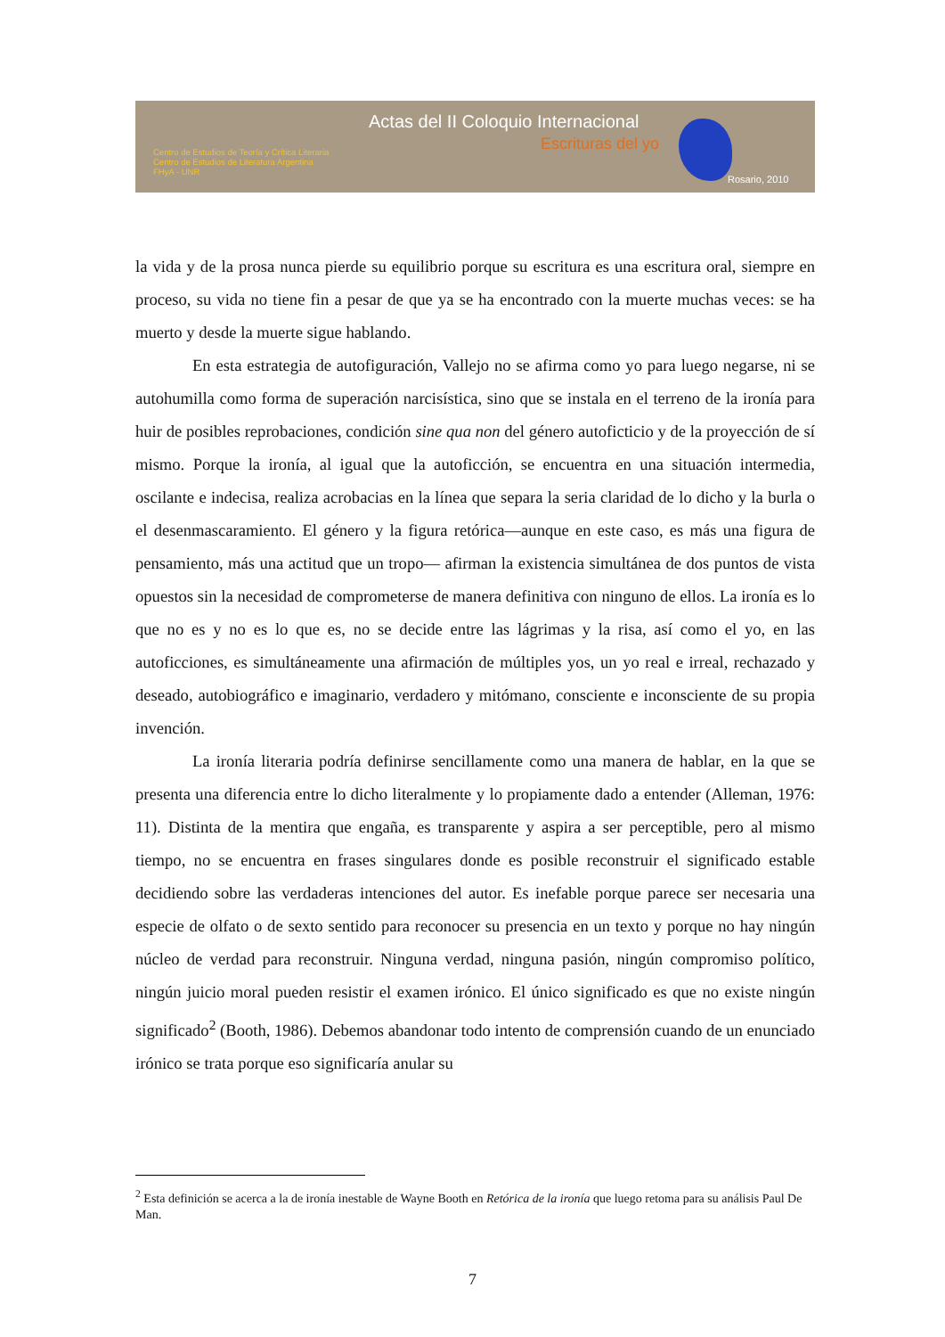Actas del II Coloquio Internacional
Escrituras del yo
Centro de Estudios de Teoría y Crítica Literaria
Centro de Estudios de Literatura Argentina
FHyA - UNR
Rosario, 2010
la vida y de la prosa nunca pierde su equilibrio porque su escritura es una escritura oral, siempre en proceso, su vida no tiene fin a pesar de que ya se ha encontrado con la muerte muchas veces: se ha muerto y desde la muerte sigue hablando.
En esta estrategia de autofiguración, Vallejo no se afirma como yo para luego negarse, ni se autohumilla como forma de superación narcisística, sino que se instala en el terreno de la ironía para huir de posibles reprobaciones, condición sine qua non del género autoficticio y de la proyección de sí mismo. Porque la ironía, al igual que la autoficción, se encuentra en una situación intermedia, oscilante e indecisa, realiza acrobacias en la línea que separa la seria claridad de lo dicho y la burla o el desenmascaramiento. El género y la figura retórica—aunque en este caso, es más una figura de pensamiento, más una actitud que un tropo— afirman la existencia simultánea de dos puntos de vista opuestos sin la necesidad de comprometerse de manera definitiva con ninguno de ellos. La ironía es lo que no es y no es lo que es, no se decide entre las lágrimas y la risa, así como el yo, en las autoficciones, es simultáneamente una afirmación de múltiples yos, un yo real e irreal, rechazado y deseado, autobiográfico e imaginario, verdadero y mitómano, consciente e inconsciente de su propia invención.
La ironía literaria podría definirse sencillamente como una manera de hablar, en la que se presenta una diferencia entre lo dicho literalmente y lo propiamente dado a entender (Alleman, 1976: 11). Distinta de la mentira que engaña, es transparente y aspira a ser perceptible, pero al mismo tiempo, no se encuentra en frases singulares donde es posible reconstruir el significado estable decidiendo sobre las verdaderas intenciones del autor. Es inefable porque parece ser necesaria una especie de olfato o de sexto sentido para reconocer su presencia en un texto y porque no hay ningún núcleo de verdad para reconstruir. Ninguna verdad, ninguna pasión, ningún compromiso político, ningún juicio moral pueden resistir el examen irónico. El único significado es que no existe ningún significado<sup>2</sup> (Booth, 1986). Debemos abandonar todo intento de comprensión cuando de un enunciado irónico se trata porque eso significaría anular su
<sup>2</sup> Esta definición se acerca a la de ironía inestable de Wayne Booth en Retórica de la ironía que luego retoma para su análisis Paul De Man.
7